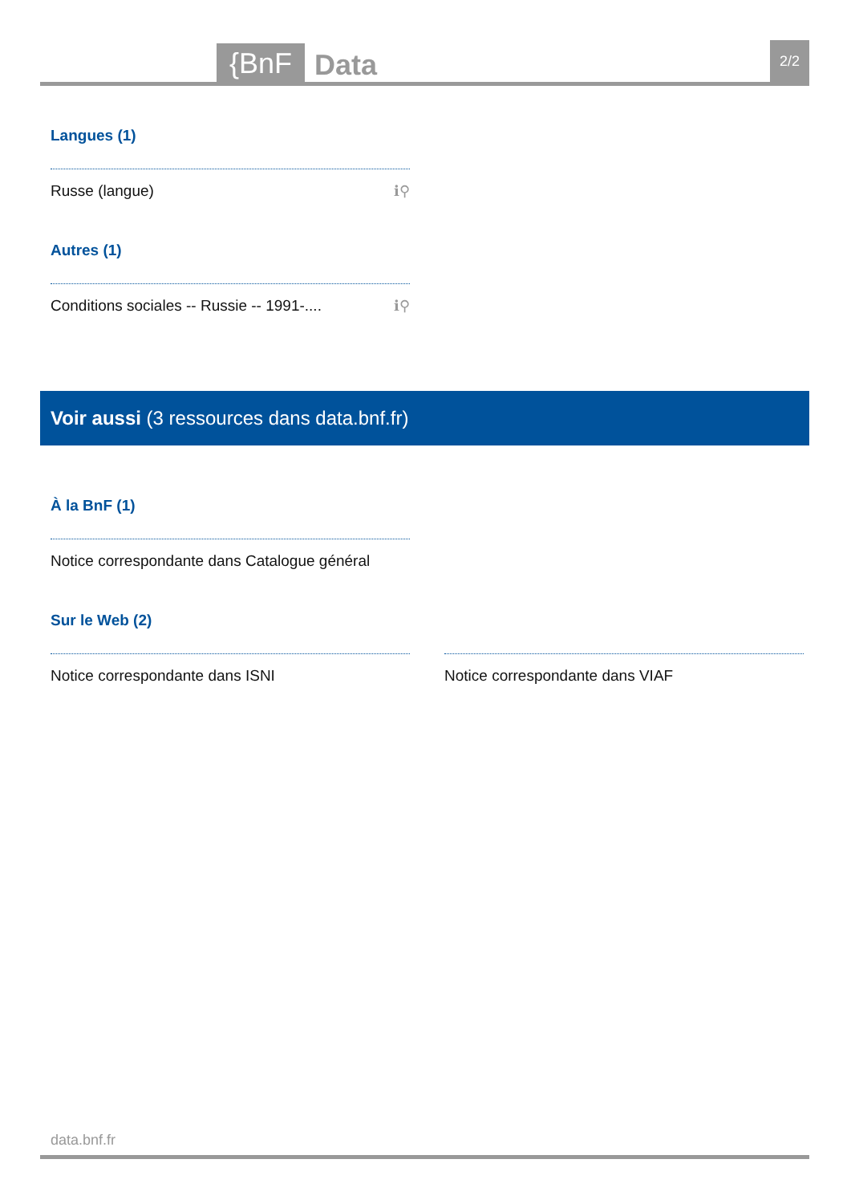{BnF Data 2/2
Langues (1)
Russe (langue) ℹ⚲
Autres (1)
Conditions sociales -- Russie -- 1991-.... ℹ⚲
Voir aussi (3 ressources dans data.bnf.fr)
À la BnF (1)
Notice correspondante dans Catalogue général
Sur le Web (2)
Notice correspondante dans ISNI Notice correspondante dans VIAF
data.bnf.fr